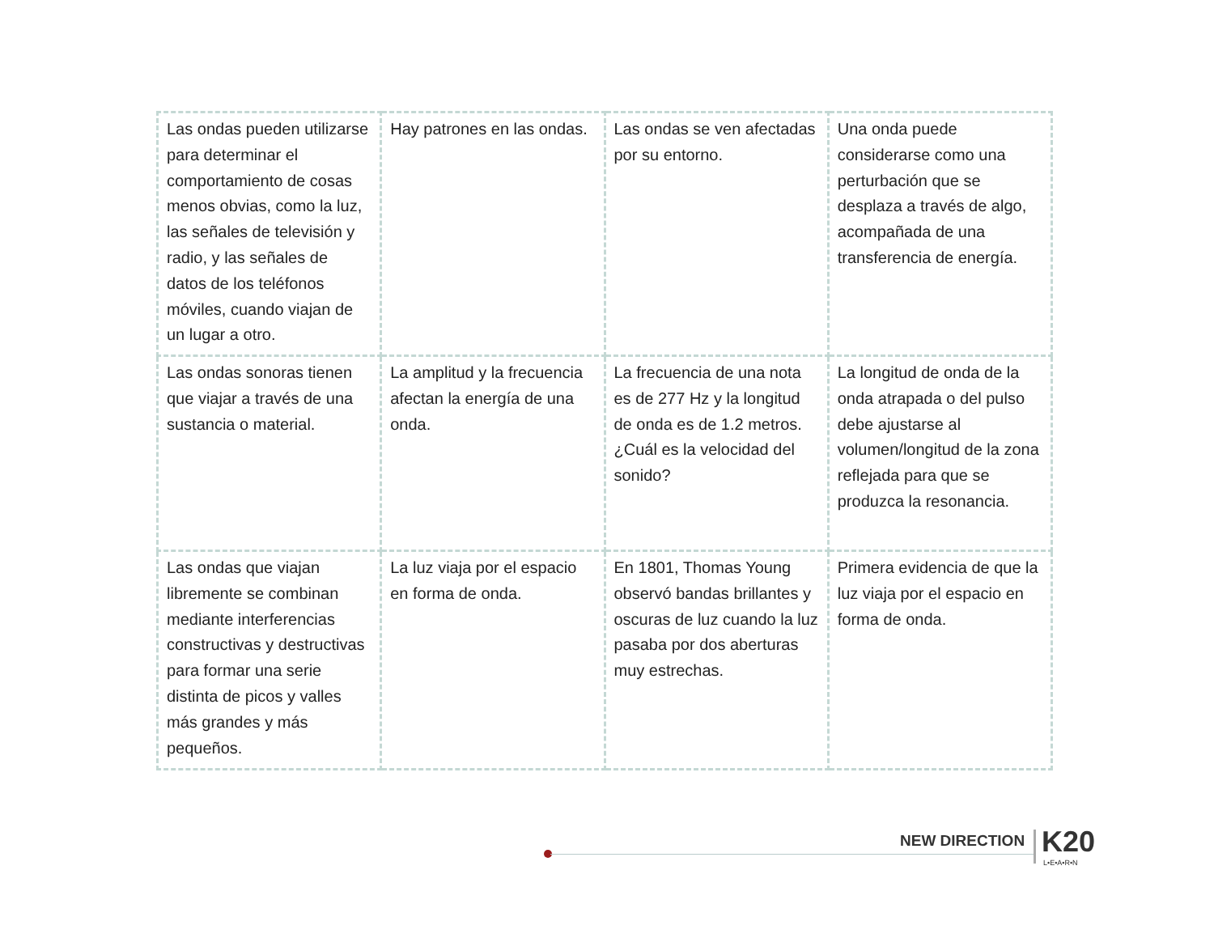| Las ondas pueden utilizarse para determinar el comportamiento de cosas menos obvias, como la luz, las señales de televisión y radio, y las señales de datos de los teléfonos móviles, cuando viajan de un lugar a otro. | Hay patrones en las ondas. | Las ondas se ven afectadas por su entorno. | Una onda puede considerarse como una perturbación que se desplaza a través de algo, acompañada de una transferencia de energía. |
| Las ondas sonoras tienen que viajar a través de una sustancia o material. | La amplitud y la frecuencia afectan la energía de una onda. | La frecuencia de una nota es de 277 Hz y la longitud de onda es de 1.2 metros. ¿Cuál es la velocidad del sonido? | La longitud de onda de la onda atrapada o del pulso debe ajustarse al volumen/longitud de la zona reflejada para que se produzca la resonancia. |
| Las ondas que viajan libremente se combinan mediante interferencias constructivas y destructivas para formar una serie distinta de picos y valles más grandes y más pequeños. | La luz viaja por el espacio en forma de onda. | En 1801, Thomas Young observó bandas brillantes y oscuras de luz cuando la luz pasaba por dos aberturas muy estrechas. | Primera evidencia de que la luz viaja por el espacio en forma de onda. |
NEW DIRECTION K20
L•E•A•R•N